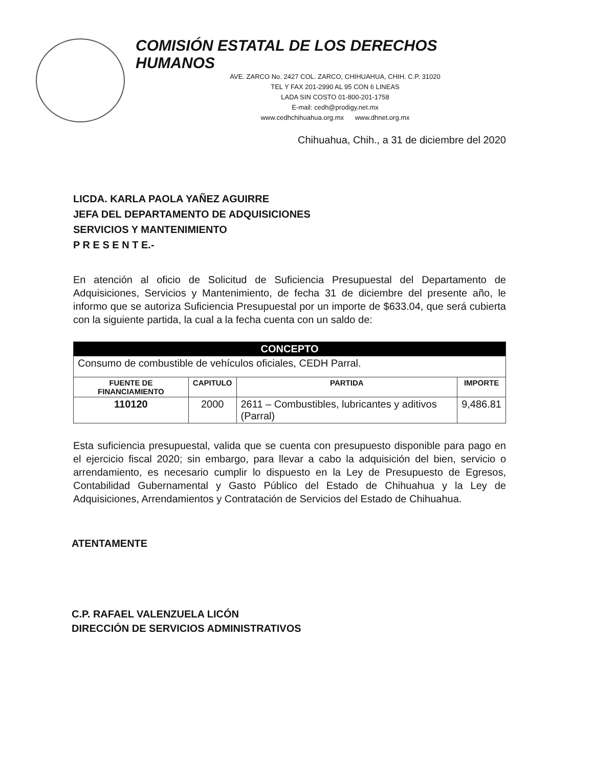COMISIÓN ESTATAL DE LOS DERECHOS HUMANOS
AVE. ZARCO No. 2427 COL. ZARCO, CHIHUAHUA, CHIH. C.P. 31020
TEL Y FAX 201-2990 AL 95 CON 6 LINEAS
LADA SIN COSTO 01-800-201-1758
E-mail: cedh@prodigy.net.mx
www.cedhchihuahua.org.mx www.dhnet.org.mx
Chihuahua, Chih., a 31 de diciembre del 2020
LICDA. KARLA PAOLA YAÑEZ AGUIRRE
JEFA DEL DEPARTAMENTO DE ADQUISICIONES
SERVICIOS Y MANTENIMIENTO
P R E S E N T E.-
En atención al oficio de Solicitud de Suficiencia Presupuestal del Departamento de Adquisiciones, Servicios y Mantenimiento, de fecha 31 de diciembre del presente año, le informo que se autoriza Suficiencia Presupuestal por un importe de $633.04, que será cubierta con la siguiente partida, la cual a la fecha cuenta con un saldo de:
| CONCEPTO | | | |
| --- | --- | --- | --- |
| Consumo de combustible de vehículos oficiales, CEDH Parral. | | | |
| FUENTE DE FINANCIAMIENTO | CAPITULO | PARTIDA | IMPORTE |
| 110120 | 2000 | 2611 – Combustibles, lubricantes y aditivos (Parral) | 9,486.81 |
Esta suficiencia presupuestal, valida que se cuenta con presupuesto disponible para pago en el ejercicio fiscal 2020; sin embargo, para llevar a cabo la adquisición del bien, servicio o arrendamiento, es necesario cumplir lo dispuesto en la Ley de Presupuesto de Egresos, Contabilidad Gubernamental y Gasto Público del Estado de Chihuahua y la Ley de Adquisiciones, Arrendamientos y Contratación de Servicios del Estado de Chihuahua.
ATENTAMENTE
C.P. RAFAEL VALENZUELA LICÓN
DIRECCIÓN DE SERVICIOS ADMINISTRATIVOS